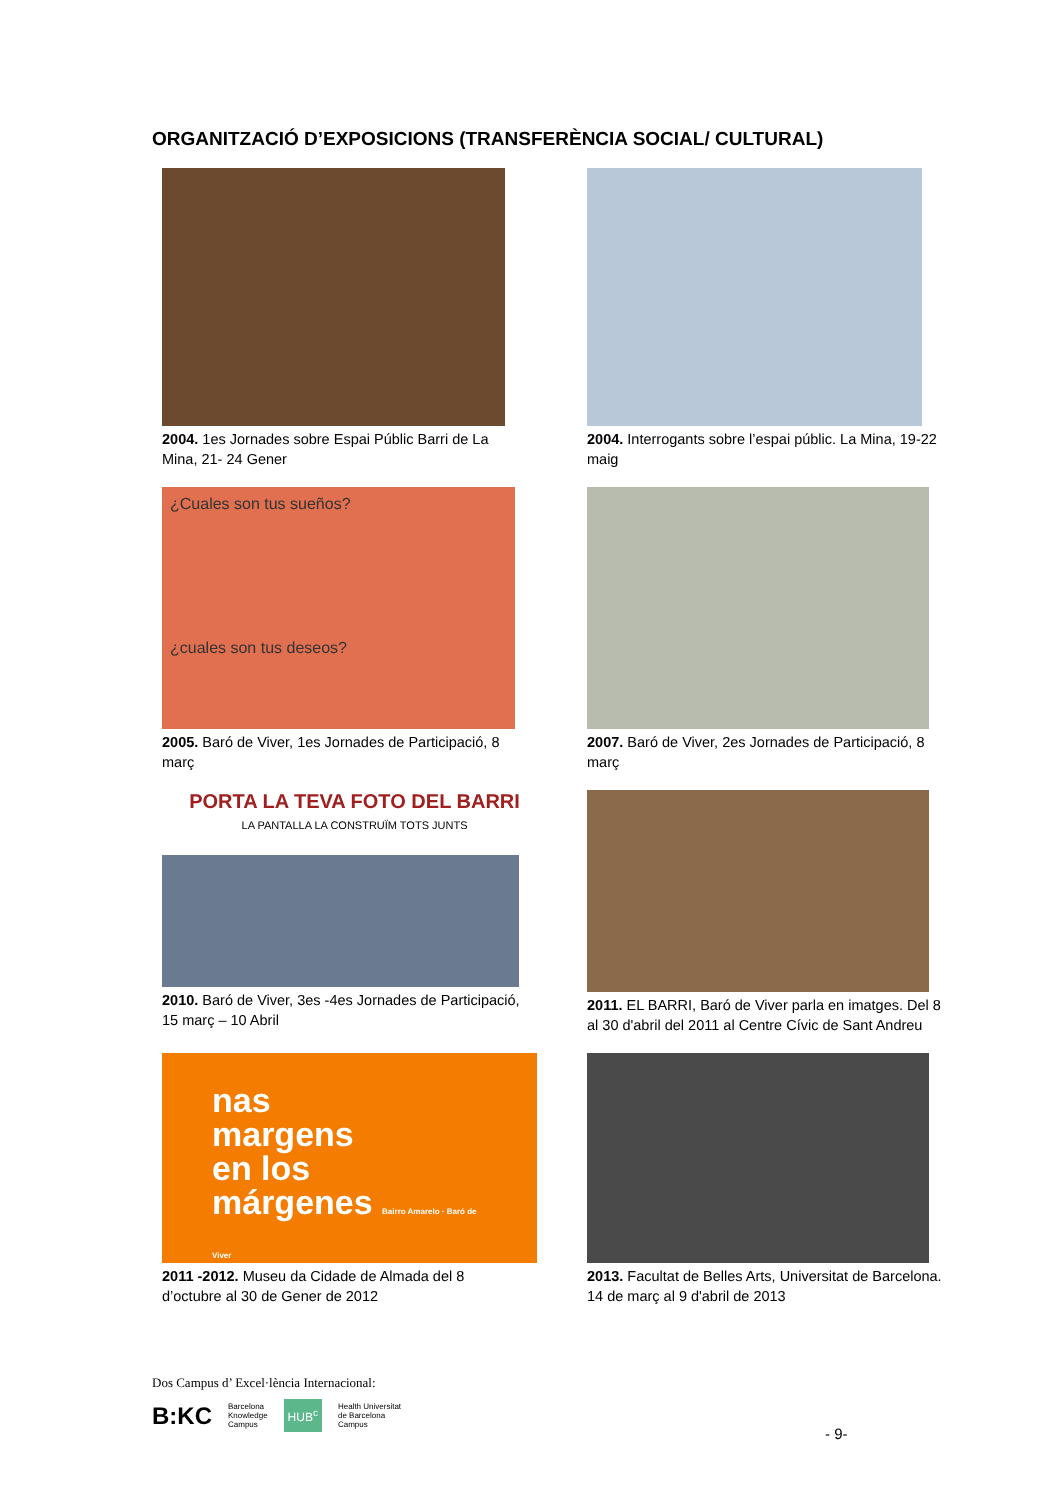ORGANITZACIÓ D’EXPOSICIONS (TRANSFERÈNCIA SOCIAL/ CULTURAL)
2004. 1es Jornades sobre Espai Públic Barri de La Mina, 21- 24 Gener
2004. Interrogants sobre l’espai públic. La Mina, 19-22 maig
¿Cuales son tus sueños?
¿cuales son tus deseos?
2005. Baró de Viver, 1es Jornades de Participació, 8 març
2007. Baró de Viver, 2es Jornades de Participació, 8 març
PORTA LA TEVA FOTO DEL BARRI
LA PANTALLA LA CONSTRUÏM TOTS JUNTS
2010. Baró de Viver, 3es -4es Jornades de Participació, 15 març – 10 Abril
2011. EL BARRI, Baró de Viver parla en imatges. Del 8 al 30 d'abril del 2011 al Centre Cívic de Sant Andreu
nas
margens
en los
márgenes Bairro Amarelo · Baró de Viver
2011 -2012. Museu da Cidade de Almada del 8 d’octubre al 30 de Gener de 2012
2013. Facultat de Belles Arts, Universitat de Barcelona. 14 de març al 9 d'abril de 2013
Dos Campus d’ Excel·lència Internacional:
B:KC Barcelona
Knowledge
Campus HUB<sup>c</sup> Health Universitat
de Barcelona
Campus
- 9-